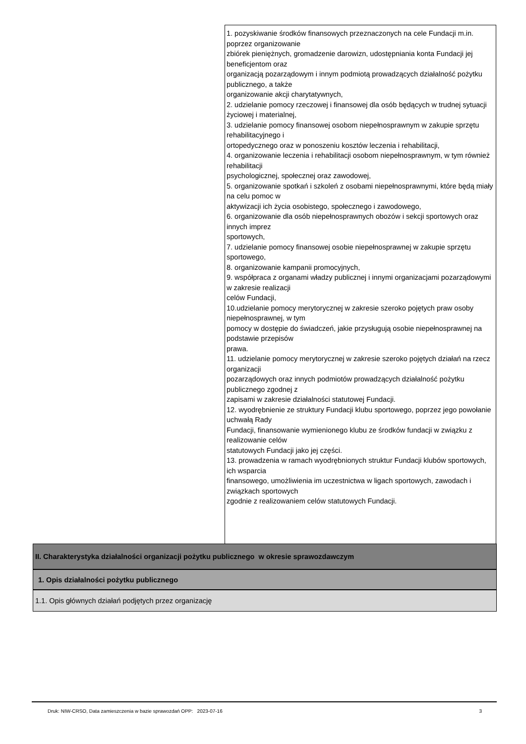1. pozyskiwanie środków finansowych przeznaczonych na cele Fundacji m.in. poprzez organizowanie
zbiórek pieniężnych, gromadzenie darowizn, udostępniania konta Fundacji jej beneficjentom oraz
organizacją pozarządowym i innym podmiotą prowadzących działalność pożytku publicznego, a także
organizowanie akcji charytatywnych,
2. udzielanie pomocy rzeczowej i finansowej dla osób będących w trudnej sytuacji życiowej i materialnej,
3. udzielanie pomocy finansowej osobom niepełnosprawnym w zakupie sprzętu rehabilitacyjnego i
ortopedycznego oraz w ponoszeniu kosztów leczenia i rehabilitacji,
4. organizowanie leczenia i rehabilitacji osobom niepełnosprawnym, w tym również rehabilitacji
psychologicznej, społecznej oraz zawodowej,
5. organizowanie spotkań i szkoleń z osobami niepełnosprawnymi, które będą miały na celu pomoc w
aktywizacji ich życia osobistego, społecznego i zawodowego,
6. organizowanie dla osób niepełnosprawnych obozów i sekcji sportowych oraz innych imprez
sportowych,
7. udzielanie pomocy finansowej osobie niepełnosprawnej w zakupie sprzętu sportowego,
8. organizowanie kampanii promocyjnych,
9. współpraca z organami władzy publicznej i innymi organizacjami pozarządowymi w zakresie realizacji
celów Fundacji,
10.udzielanie pomocy merytorycznej w zakresie szeroko pojętych praw osoby niepełnosprawnej, w tym
pomocy w dostępie do świadczeń, jakie przysługują osobie niepełnosprawnej na podstawie przepisów
prawa.
11. udzielanie pomocy merytorycznej w zakresie szeroko pojętych działań na rzecz organizacji
pozarządowych oraz innych podmiotów prowadzących działalność pożytku publicznego zgodnej z
zapisami w zakresie działalności statutowej Fundacji.
12. wyodrębnienie ze struktury Fundacji klubu sportowego, poprzez jego powołanie uchwałą Rady
Fundacji, finansowanie wymienionego klubu ze środków fundacji w związku z realizowanie celów
statutowych Fundacji jako jej części.
13. prowadzenia w ramach wyodrębnionych struktur Fundacji klubów sportowych, ich wsparcia
finansowego, umożliwienia im uczestnictwa w ligach sportowych, zawodach i związkach sportowych
zgodnie z realizowaniem celów statutowych Fundacji.
II. Charakterystyka działalności organizacji pożytku publicznego w okresie sprawozdawczym
1. Opis działalności pożytku publicznego
1.1. Opis głównych działań podjętych przez organizację
Druk: NIW-CRSO, Data zamieszczenia w bazie sprawozdań OPP: 2023-07-16 3